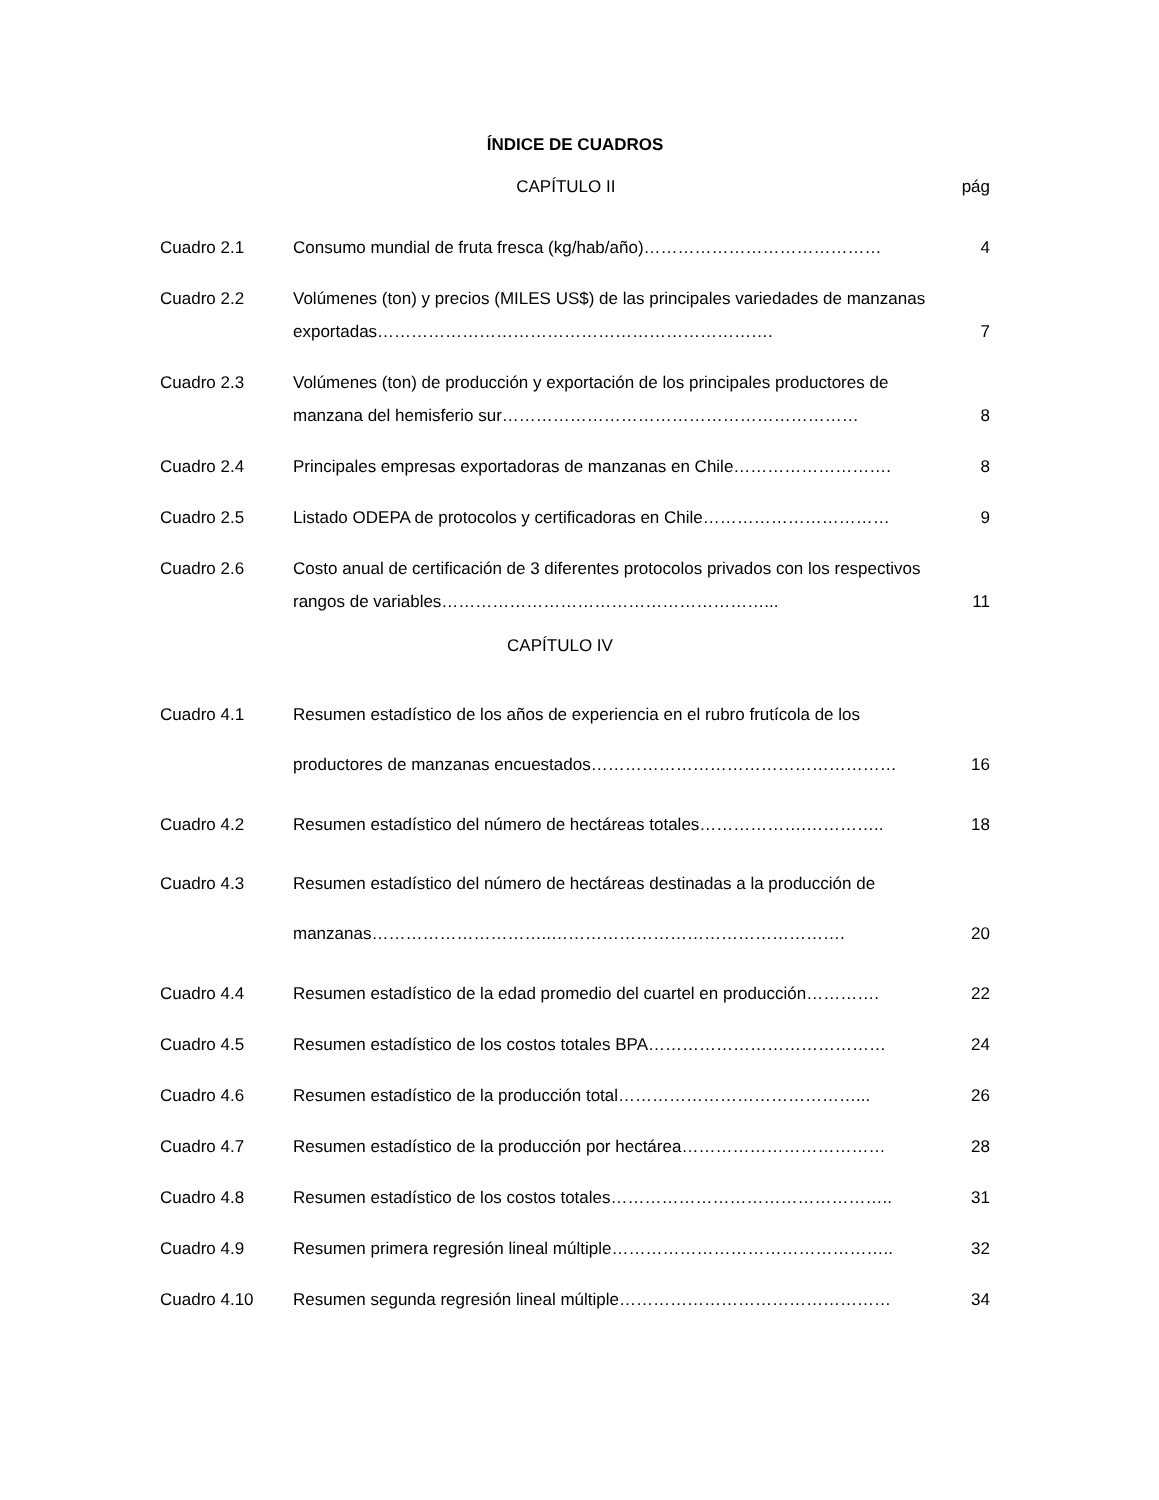ÍNDICE DE CUADROS
CAPÍTULO II pág
Cuadro 2.1 Consumo mundial de fruta fresca (kg/hab/año)…………………………………… 4
Cuadro 2.2 Volúmenes (ton) y precios (MILES US$) de las principales variedades de manzanas exportadas……………………………………………………………. 7
Cuadro 2.3 Volúmenes (ton) de producción y exportación de los principales productores de manzana del hemisferio sur……………………………………………………… 8
Cuadro 2.4 Principales empresas exportadoras de manzanas en Chile………………………. 8
Cuadro 2.5 Listado ODEPA de protocolos y certificadoras en Chile…………………………… 9
Cuadro 2.6 Costo anual de certificación de 3 diferentes protocolos privados con los respectivos rangos de variables…………………………………………………... 11
CAPÍTULO IV
Cuadro 4.1 Resumen estadístico de los años de experiencia en el rubro frutícola de los productores de manzanas encuestados……………………………………………… 16
Cuadro 4.2 Resumen estadístico del número de hectáreas totales……………….………….. 18
Cuadro 4.3 Resumen estadístico del número de hectáreas destinadas a la producción de manzanas…………………………..……………………………………………. 20
Cuadro 4.4 Resumen estadístico de la edad promedio del cuartel en producción…………. 22
Cuadro 4.5 Resumen estadístico de los costos totales BPA…………………………………… 24
Cuadro 4.6 Resumen estadístico de la producción total……………………………………... 26
Cuadro 4.7 Resumen estadístico de la producción por hectárea……………………………… 28
Cuadro 4.8 Resumen estadístico de los costos totales………………………………………….. 31
Cuadro 4.9 Resumen primera regresión lineal múltiple………………………………………….. 32
Cuadro 4.10 Resumen segunda regresión lineal múltiple………………………………………… 34